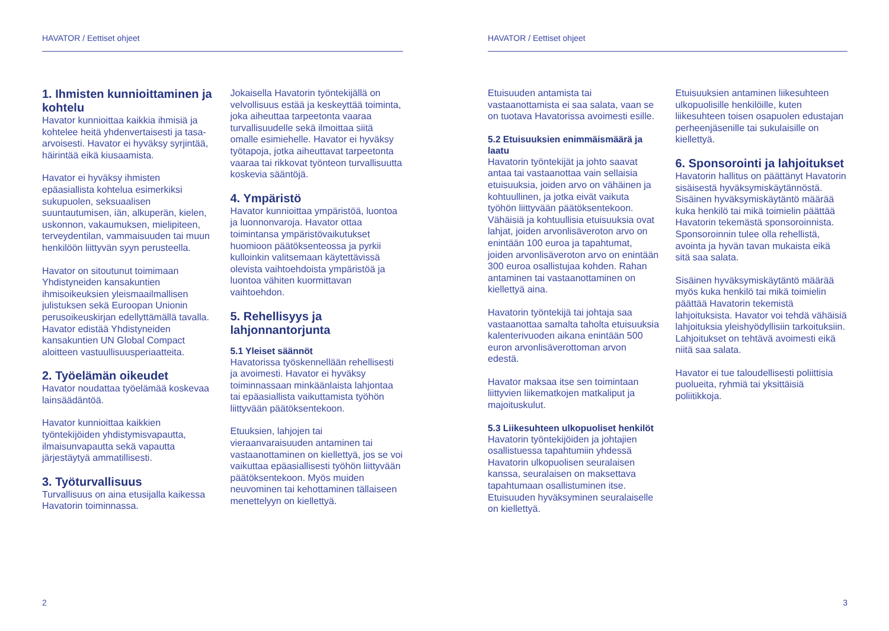HAVATOR / Eettiset ohjeet
1. Ihmisten kunnioittaminen ja kohtelu
Havator kunnioittaa kaikkia ihmisiä ja kohtelee heitä yhdenvertaisesti ja tasa-arvoisesti. Havator ei hyväksy syrjintää, häirintää eikä kiusaamista.
Havator ei hyväksy ihmisten epäasiallista kohtelua esimerkiksi sukupuolen, seksuaalisen suuntautumisen, iän, alkuperän, kielen, uskonnon, vakaumuksen, mielipiteen, terveydentilan, vammaisuuden tai muun henkilöön liittyvän syyn perusteella.
Havator on sitoutunut toimimaan Yhdistyneiden kansakuntien ihmisoikeuksien yleismaailmallisen julistuksen sekä Euroopan Unionin perusoikeuskirjan edellyttämällä tavalla. Havator edistää Yhdistyneiden kansakuntien UN Global Compact aloitteen vastuullisuusperiaatteita.
2. Työelämän oikeudet
Havator noudattaa työelämää koskevaa lainsäädäntöä.
Havator kunnioittaa kaikkien työntekijöiden yhdistymisvapautta, ilmaisunvapautta sekä vapautta järjestäytyä ammatillisesti.
3. Työturvallisuus
Turvallisuus on aina etusijalla kaikessa Havatorin toiminnassa.
Jokaisella Havatorin työntekijällä on velvollisuus estää ja keskeyttää toiminta, joka aiheuttaa tarpeetonta vaaraa turvallisuudelle sekä ilmoittaa siitä omalle esimiehelle. Havator ei hyväksy työtapoja, jotka aiheuttavat tarpeetonta vaaraa tai rikkovat työnteon turvallisuutta koskevia sääntöjä.
4. Ympäristö
Havator kunnioittaa ympäristöä, luontoa ja luonnonvaroja. Havator ottaa toimintansa ympäristövaikutukset huomioon päätöksenteossa ja pyrkii kulloinkin valitsemaan käytettävissä olevista vaihtoehdoista ympäristöä ja luontoa vähiten kuormittavan vaihtoehdon.
5. Rehellisyys ja lahjonnantorjunta
5.1 Yleiset säännöt
Havatorissa työskennellään rehellisesti ja avoimesti. Havator ei hyväksy toiminnassaan minkäänlaista lahjontaa tai epäasiallista vaikuttamista työhön liittyvään päätöksentekoon.
Etuuksien, lahjojen tai vieraanvaraisuuden antaminen tai vastaanottaminen on kiellettyä, jos se voi vaikuttaa epäasiallisesti työhön liittyvään päätöksentekoon. Myös muiden neuvominen tai kehottaminen tällaiseen menettelyyn on kiellettyä.
2
HAVATOR / Eettiset ohjeet
Etuisuuden antamista tai vastaanottamista ei saa salata, vaan se on tuotava Havatorissa avoimesti esille.
5.2 Etuisuuksien enimmäismäärä ja laatu
Havatorin työntekijät ja johto saavat antaa tai vastaanottaa vain sellaisia etuisuuksia, joiden arvo on vähäinen ja kohtuullinen, ja jotka eivät vaikuta työhön liittyvään päätöksentekoon. Vähäisiä ja kohtuullisia etuisuuksia ovat lahjat, joiden arvonlisäveroton arvo on enintään 100 euroa ja tapahtumat, joiden arvonlisäveroton arvo on enintään 300 euroa osallistujaa kohden. Rahan antaminen tai vastaanottaminen on kiellettyä aina.
Havatorin työntekijä tai johtaja saa vastaanottaa samalta taholta etuisuuksia kalenterivuoden aikana enintään 500 euron arvonlisäverottoman arvon edestä.
Havator maksaa itse sen toimintaan liittyvien liikematkojen matkaliput ja majoituskulut.
5.3 Liikesuhteen ulkopuoliset henkilöt
Havatorin työntekijöiden ja johtajien osallistuessa tapahtumiin yhdessä Havatorin ulkopuolisen seuralaisen kanssa, seuralaisen on maksettava tapahtumaan osallistuminen itse. Etuisuuden hyväksyminen seuralaiselle on kiellettyä.
Etuisuuksien antaminen liikesuhteen ulkopuolisille henkilöille, kuten liikesuhteen toisen osapuolen edustajan perheenjäsenille tai sukulaisille on kiellettyä.
6. Sponsorointi ja lahjoitukset
Havatorin hallitus on päättänyt Havatorin sisäisestä hyväksymiskäytännöstä. Sisäinen hyväksymiskäytäntö määrää kuka henkilö tai mikä toimielin päättää Havatorin tekemästä sponsoroinnista. Sponsoroinnin tulee olla rehellistä, avointa ja hyvän tavan mukaista eikä sitä saa salata.
Sisäinen hyväksymiskäytäntö määrää myös kuka henkilö tai mikä toimielin päättää Havatorin tekemistä lahjoituksista. Havator voi tehdä vähäisiä lahjoituksia yleishyödyllisiin tarkoituksiin. Lahjoitukset on tehtävä avoimesti eikä niitä saa salata.
Havator ei tue taloudellisesti poliittisia puolueita, ryhmiä tai yksittäisiä poliitikkoja.
3